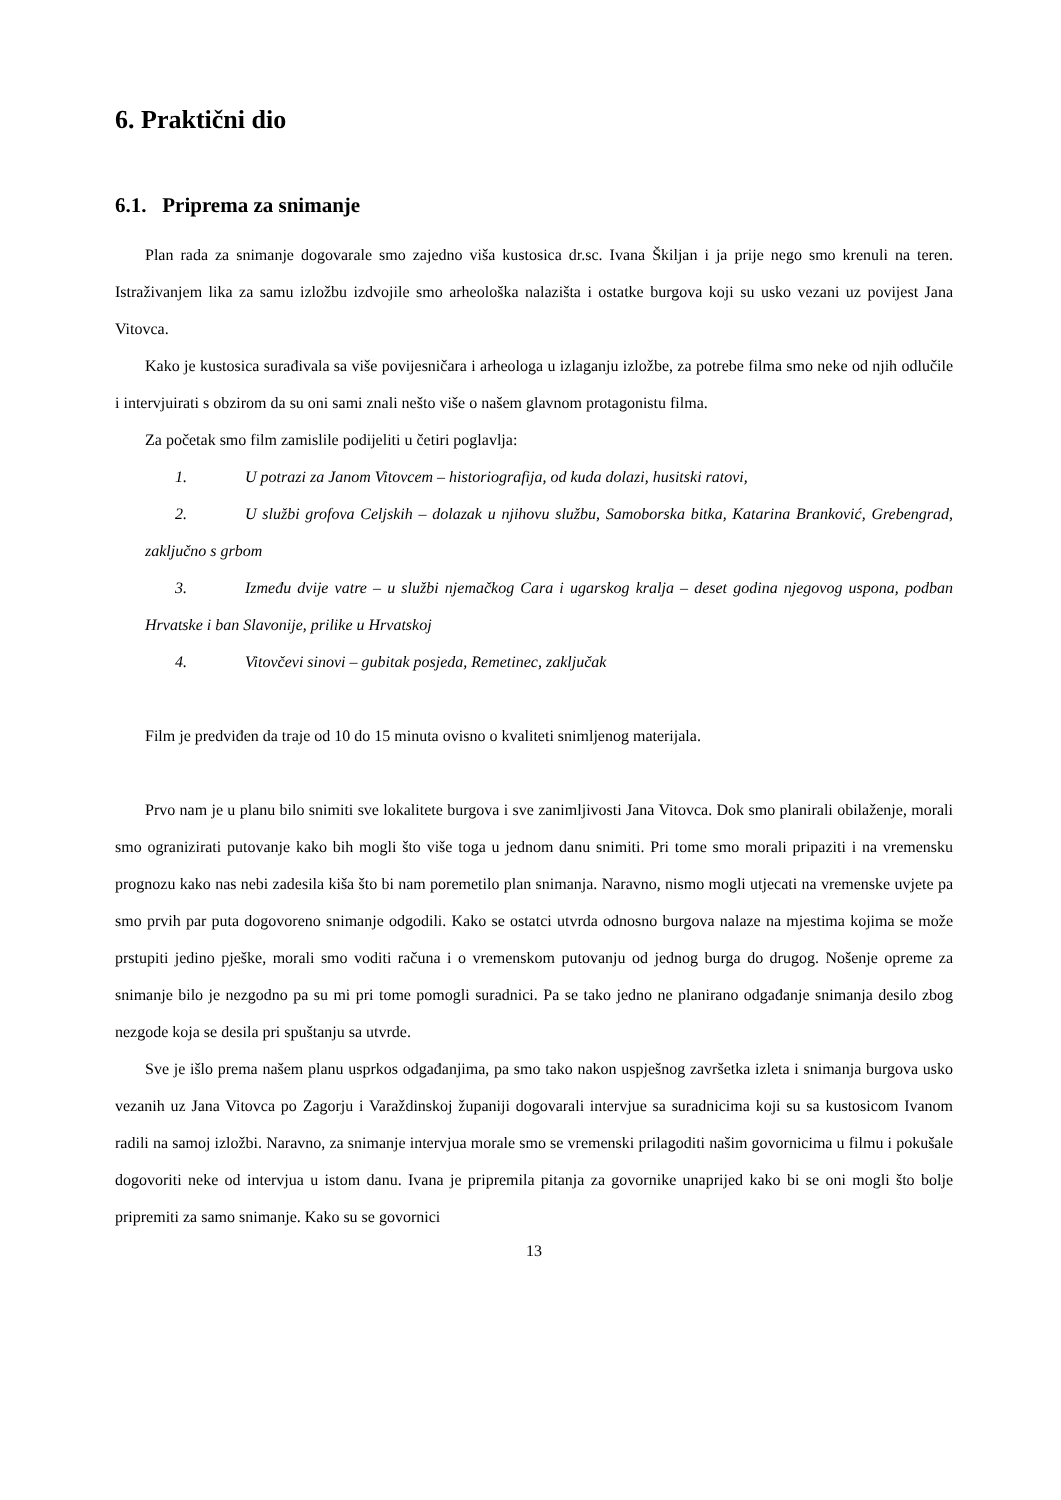6. Praktični dio
6.1. Priprema za snimanje
Plan rada za snimanje dogovarale smo zajedno viša kustosica dr.sc. Ivana Škiljan i ja prije nego smo krenuli na teren. Istraživanjem lika za samu izložbu izdvojile smo arheološka nalazišta i ostatke burgova koji su usko vezani uz povijest Jana Vitovca.
Kako je kustosica surađivala sa više povijesničara i arheologa u izlaganju izložbe, za potrebe filma smo neke od njih odlučile i intervjuirati s obzirom da su oni sami znali nešto više o našem glavnom protagonistu filma.
Za početak smo film zamislile podijeliti u četiri poglavlja:
1. U potrazi za Janom Vitovcem – historiografija, od kuda dolazi, husitski ratovi,
2. U službi grofova Celjskih – dolazak u njihovu službu, Samoborska bitka, Katarina Branković, Grebengrad, zaključno s grbom
3. Između dvije vatre – u službi njemačkog Cara i ugarskog kralja – deset godina njegovog uspona, podban Hrvatske i ban Slavonije, prilike u Hrvatskoj
4. Vitovčevi sinovi – gubitak posjeda, Remetinec, zaključak
Film je predviđen da traje od 10 do 15 minuta ovisno o kvaliteti snimljenog materijala.
Prvo nam je u planu bilo snimiti sve lokalitete burgova i sve zanimljivosti Jana Vitovca. Dok smo planirali obilaženje, morali smo ogranizirati putovanje kako bih mogli što više toga u jednom danu snimiti. Pri tome smo morali pripaziti i na vremensku prognozu kako nas nebi zadesila kiša što bi nam poremetilo plan snimanja. Naravno, nismo mogli utjecati na vremenske uvjete pa smo prvih par puta dogovoreno snimanje odgodili. Kako se ostatci utvrda odnosno burgova nalaze na mjestima kojima se može prstupiti jedino pješke, morali smo voditi računa i o vremenskom putovanju od jednog burga do drugog. Nošenje opreme za snimanje bilo je nezgodno pa su mi pri tome pomogli suradnici. Pa se tako jedno ne planirano odgađanje snimanja desilo zbog nezgode koja se desila pri spuštanju sa utvrde.
Sve je išlo prema našem planu usprkos odgađanjima, pa smo tako nakon uspješnog završetka izleta i snimanja burgova usko vezanih uz Jana Vitovca po Zagorju i Varaždinskoj županiji dogovarali intervjue sa suradnicima koji su sa kustosicom Ivanom radili na samoj izložbi. Naravno, za snimanje intervjua morale smo se vremenski prilagoditi našim govornicima u filmu i pokušale dogovoriti neke od intervjua u istom danu. Ivana je pripremila pitanja za govornike unaprijed kako bi se oni mogli što bolje pripremiti za samo snimanje. Kako su se govornici
13